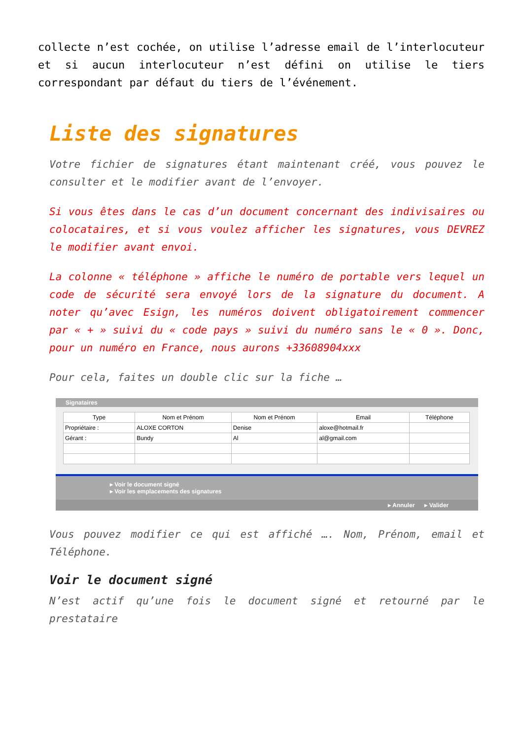collecte n’est cochée, on utilise l’adresse email de l’interlocuteur et si aucun interlocuteur n’est défini on utilise le tiers correspondant par défaut du tiers de l’événement.
Liste des signatures
Votre fichier de signatures étant maintenant créé, vous pouvez le consulter et le modifier avant de l’envoyer.
Si vous êtes dans le cas d’un document concernant des indivisaires ou colocataires, et si vous voulez afficher les signatures, vous DEVREZ le modifier avant envoi.
La colonne « téléphone » affiche le numéro de portable vers lequel un code de sécurité sera envoyé lors de la signature du document. A noter qu’avec Esign, les numéros doivent obligatoirement commencer par « + » suivi du « code pays » suivi du numéro sans le « 0 ». Donc, pour un numéro en France, nous aurons +33608904xxx
Pour cela, faites un double clic sur la fiche …
Signataires
| Type | Nom et Prénom | Nom et Prénom | Email | Téléphone |
| --- | --- | --- | --- | --- |
| Propriétaire : | ALOXE CORTON | Denise | aloxe@hotmail.fr | |
| Gérant : | Bundy | Al | al@gmail.com | |
▸ Voir le document signé
▸ Voir les emplacements des signatures
▸ Annuler ▸ Valider
Vous pouvez modifier ce qui est affiché …. Nom, Prénom, email et Téléphone.
Voir le document signé
N’est actif qu’une fois le document signé et retourné par le prestataire